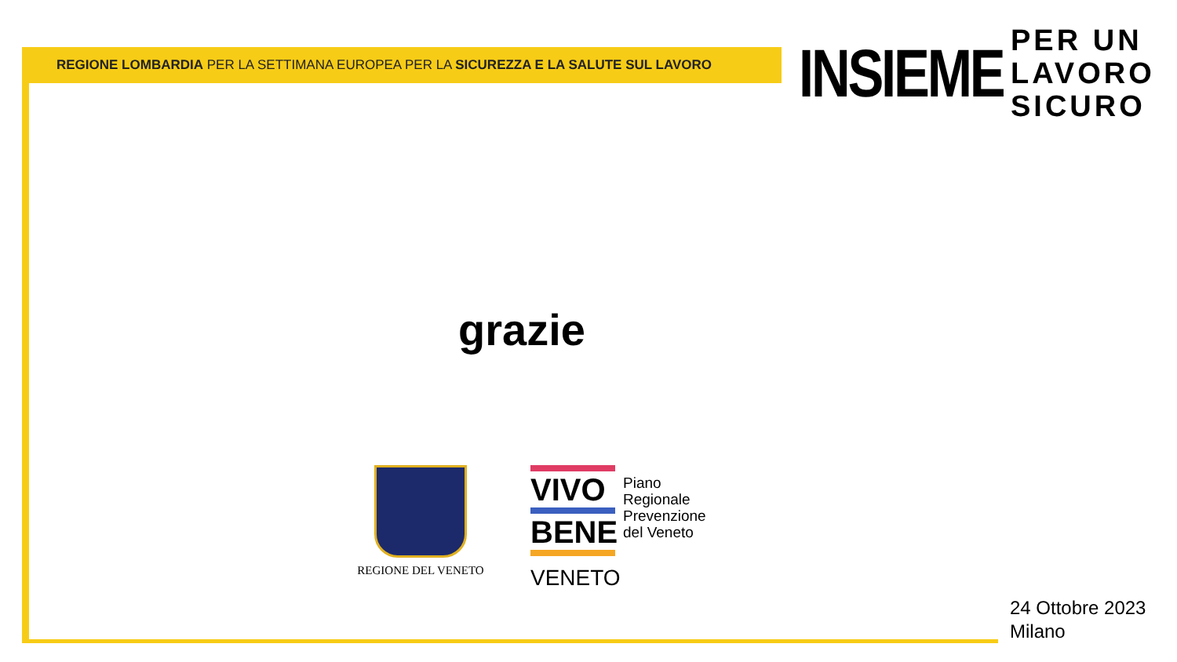REGIONE LOMBARDIA PER LA SETTIMANA EUROPEA PER LA SICUREZZA E LA SALUTE SUL LAVORO
INSIEME
PER UN
LAVORO
SICURO
grazie
REGIONE DEL VENETO
VIVO
BENE
VENETO
Piano
Regionale
Prevenzione
del Veneto
24 Ottobre 2023
Milano